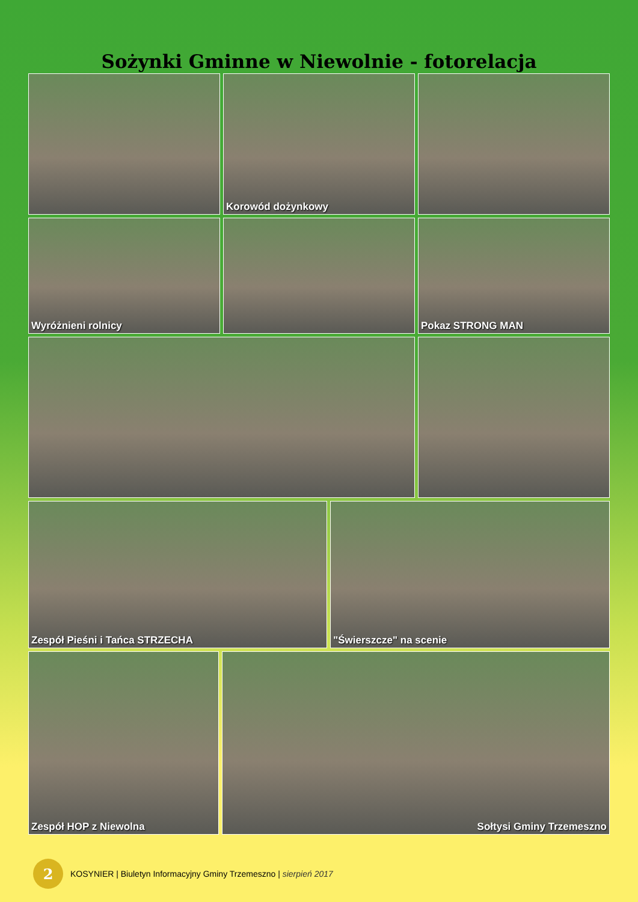Sożynki Gminne w Niewolnie - fotorelacja
Korowód dożynkowy
Wyróżnieni rolnicy Pokaz STRONG MAN
Zespół Pieśni i Tańca STRZECHA "Świerszcze" na scenie
Zespół HOP z Niewolna Sołtysi Gminy Trzemeszno
2
KOSYNIER | Biuletyn Informacyjny Gminy Trzemeszno | sierpień 2017